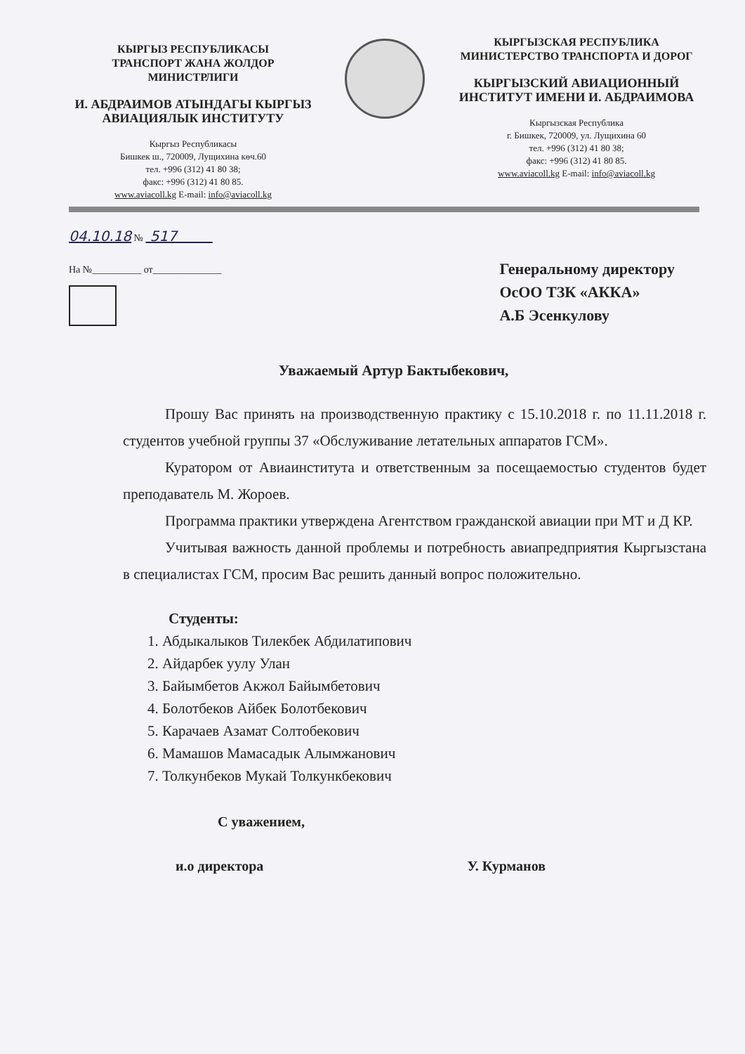КЫРГЫЗ РЕСПУБЛИКАСЫ
ТРАНСПОРТ ЖАНА ЖОЛДОР
МИНИСТРЛИГИ
И. АБДРАИМОВ АТЫНДАГЫ КЫРГЫЗ АВИАЦИЯЛЫК ИНСТИТУТУ
Кыргыз Республикасы
Бишкек ш., 720009, Лущихина көч.60
тел. +996 (312) 41 80 38;
факс: +996 (312) 41 80 85.
www.aviacoll.kg E-mail: info@aviacoll.kg
КЫРГЫЗСКАЯ РЕСПУБЛИКА
МИНИСТЕРСТВО ТРАНСПОРТА И ДОРОГ
КЫРГЫЗСКИЙ АВИАЦИОННЫЙ ИНСТИТУТ ИМЕНИ И. АБДРАИМОВА
Кыргызская Республика
г. Бишкек, 720009, ул. Лущихина 60
тел. +996 (312) 41 80 38;
факс: +996 (312) 41 80 85.
www.aviacoll.kg E-mail: info@aviacoll.kg
04.10.18 № 517
На №__________ от______________
Генеральному директору
ОсОО ТЗК «АККА»
А.Б Эсенкулову
Уважаемый Артур Бактыбекович,
Прошу Вас принять на производственную практику с 15.10.2018 г. по 11.11.2018 г. студентов учебной группы 37 «Обслуживание летательных аппаратов ГСМ».
Куратором от Авиаинститута и ответственным за посещаемостью студентов будет преподаватель М. Жороев.
Программа практики утверждена Агентством гражданской авиации при МТ и Д КР.
Учитывая важность данной проблемы и потребность авиапредприятия Кыргызстана в специалистах ГСМ, просим Вас решить данный вопрос положительно.
Студенты:
1. Абдыкалыков Тилекбек Абдилатипович
2. Айдарбек уулу Улан
3. Байымбетов Акжол Байымбетович
4. Болотбеков Айбек Болотбекович
5. Карачаев Азамат Солтобекович
6. Мамашов Мамасадык Алымжанович
7. Толкунбеков Мукай Толкункбекович
С уважением,
и.о директора У. Курманов